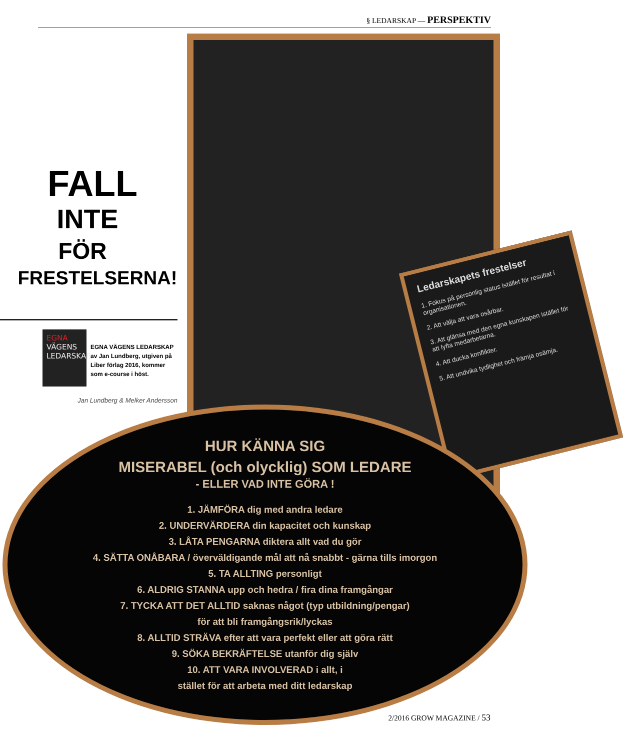§ LEDARSKAP — PERSPEKTIV
Ledarskapets frestelser
1. Fokus på personlig status istället för resultat i organisationen.
2. Att välja att vara osårbar.
3. Att glänsa med den egna kunskapen istället för att lyfta medarbetarna.
4. Att ducka konflikter.
5. Att undvika tydlighet och främja osämja.
FALL
INTE
FÖR
FRESTELSERNA!
EGNA
VÄGENS
LEDARSKAP
EGNA VÄGENS LEDARSKAP av Jan Lundberg, utgiven på Liber förlag 2016, kommer som e-course i höst.
Jan Lundberg & Melker Andersson
HUR KÄNNA SIG
MISERABEL (och olycklig) SOM LEDARE
- ELLER VAD INTE GÖRA !
1. JÄMFÖRA dig med andra ledare
2. UNDERVÄRDERA din kapacitet och kunskap
3. LÅTA PENGARNA diktera allt vad du gör
4. SÄTTA ONÅBARA / överväldigande mål att nå snabbt - gärna tills imorgon
5. TA ALLTING personligt
6. ALDRIG STANNA upp och hedra / fira dina framgångar
7. TYCKA ATT DET ALLTID saknas något (typ utbildning/pengar)
för att bli framgångsrik/lyckas
8. ALLTID STRÄVA efter att vara perfekt eller att göra rätt
9. SÖKA BEKRÄFTELSE utanför dig själv
10. ATT VARA INVOLVERAD i allt, i
stället för att arbeta med ditt ledarskap
2/2016 GROW MAGAZINE / 53